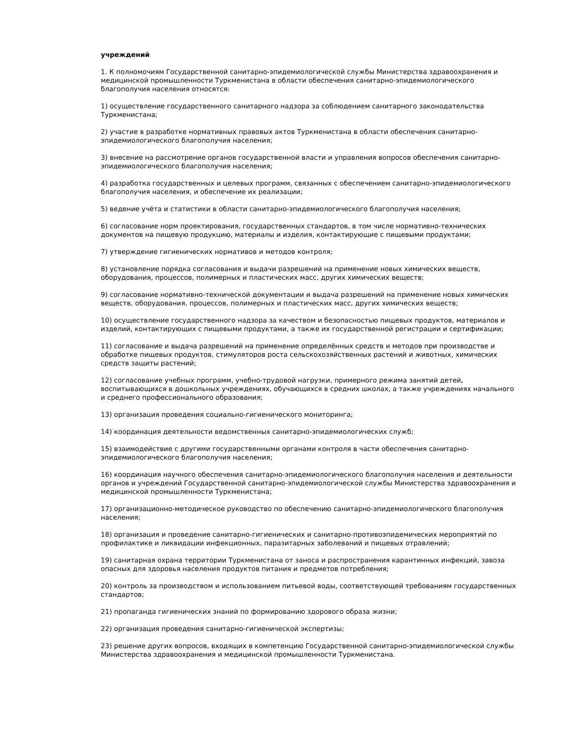учреждений
1. К полномочиям Государственной санитарно-эпидемиологической службы Министерства здравоохранения и медицинской промышленности Туркменистана в области обеспечения санитарно-эпидемиологического благополучия населения относятся:
1) осуществление государственного санитарного надзора за соблюдением санитарного законодательства Туркменистана;
2) участие в разработке нормативных правовых актов Туркменистана в области обеспечения санитарно-эпидемиологического благополучия населения;
3) внесение на рассмотрение органов государственной власти и управления вопросов обеспечения санитарно-эпидемиологического благополучия населения;
4) разработка государственных и целевых программ, связанных с обеспечением санитарно-эпидемиологического благополучия населения, и обеспечение их реализации;
5) ведение учёта и статистики в области санитарно-эпидемиологического благополучия населения;
6) согласование норм проектирования, государственных стандартов, в том числе нормативно-технических документов на пищевую продукцию, материалы и изделия, контактирующие с пищевыми продуктами;
7) утверждение гигиенических нормативов и методов контроля;
8) установление порядка согласования и выдачи разрешений на применение новых химических веществ, оборудования, процессов, полимерных и пластических масс, других химических веществ;
9) согласование нормативно-технической документации и выдача разрешений на применение новых химических веществ, оборудования, процессов, полимерных и пластических масс, других химических веществ;
10) осуществление государственного надзора за качеством и безопасностью пищевых продуктов, материалов и изделий, контактирующих с пищевыми продуктами, а также их государственной регистрации и сертификации;
11) согласование и выдача разрешений на применение определённых средств и методов при производстве и обработке пищевых продуктов, стимуляторов роста сельскохозяйственных растений и животных, химических средств защиты растений;
12) согласование учебных программ, учебно-трудовой нагрузки, примерного режима занятий детей, воспитывающихся в дошкольных учреждениях, обучающихся в средних школах, а также учреждениях начального и среднего профессионального образования;
13) организация проведения социально-гигиенического мониторинга;
14) координация деятельности ведомственных санитарно-эпидемиологических служб;
15) взаимодействие с другими государственными органами контроля в части обеспечения санитарно-эпидемиологического благополучия населения;
16) координация научного обеспечения санитарно-эпидемиологического благополучия населения и деятельности органов и учреждений Государственной санитарно-эпидемиологической службы Министерства здравоохранения и медицинской промышленности Туркменистана;
17) организационно-методическое руководство по обеспечению санитарно-эпидемиологического благополучия населения;
18) организация и проведение санитарно-гигиенических и санитарно-противоэпидемических мероприятий по профилактике и ликвидации инфекционных, паразитарных заболеваний и пищевых отравлений;
19) санитарная охрана территории Туркменистана от заноса и распространения карантинных инфекций, завоза опасных для здоровья населения продуктов питания и предметов потребления;
20) контроль за производством и использованием питьевой воды, соответствующей требованиям государственных стандартов;
21) пропаганда гигиенических знаний по формированию здорового образа жизни;
22) организация проведения санитарно-гигиенической экспертизы;
23) решение других вопросов, входящих в компетенцию Государственной санитарно-эпидемиологической службы Министерства здравоохранения и медицинской промышленности Туркменистана.